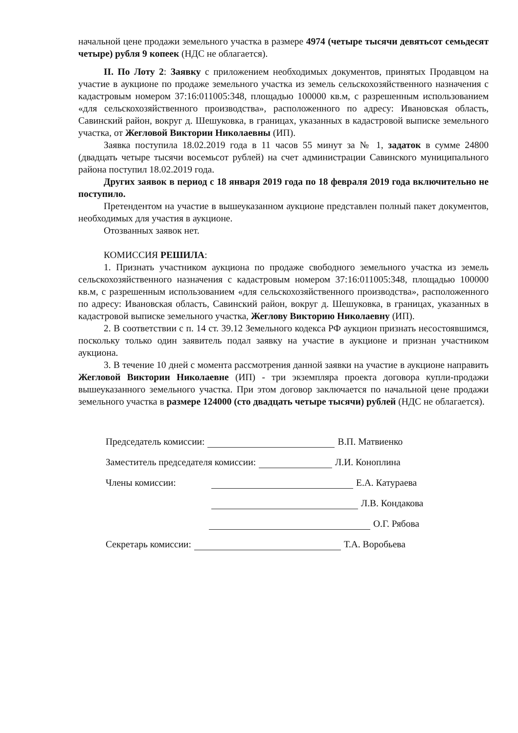начальной цене продажи земельного участка в размере 4974 (четыре тысячи девятьсот семьдесят четыре) рубля 9 копеек (НДС не облагается).
II. По Лоту 2: Заявку с приложением необходимых документов, принятых Продавцом на участие в аукционе по продаже земельного участка из земель сельскохозяйственного назначения с кадастровым номером 37:16:011005:348, площадью 100000 кв.м, с разрешенным использованием «для сельскохозяйственного производства», расположенного по адресу: Ивановская область, Савинский район, вокруг д. Шешуковка, в границах, указанных в кадастровой выписке земельного участка, от Жегловой Виктории Николаевны (ИП).
Заявка поступила 18.02.2019 года в 11 часов 55 минут за № 1, задаток в сумме 24800 (двадцать четыре тысячи восемьсот рублей) на счет администрации Савинского муниципального района поступил 18.02.2019 года.
Других заявок в период с 18 января 2019 года по 18 февраля 2019 года включительно не поступило.
Претендентом на участие в вышеуказанном аукционе представлен полный пакет документов, необходимых для участия в аукционе.
Отозванных заявок нет.
КОМИССИЯ РЕШИЛА:
1. Признать участником аукциона по продаже свободного земельного участка из земель сельскохозяйственного назначения с кадастровым номером 37:16:011005:348, площадью 100000 кв.м, с разрешенным использованием «для сельскохозяйственного производства», расположенного по адресу: Ивановская область, Савинский район, вокруг д. Шешуковка, в границах, указанных в кадастровой выписке земельного участка, Жеглову Викторию Николаевну (ИП).
2. В соответствии с п. 14 ст. 39.12 Земельного кодекса РФ аукцион признать несостоявшимся, поскольку только один заявитель подал заявку на участие в аукционе и признан участником аукциона.
3. В течение 10 дней с момента рассмотрения данной заявки на участие в аукционе направить Жегловой Виктории Николаевне (ИП) - три экземпляра проекта договора купли-продажи вышеуказанного земельного участка. При этом договор заключается по начальной цене продажи земельного участка в размере 124000 (сто двадцать четыре тысячи) рублей (НДС не облагается).
Председатель комиссии: В.П. Матвиенко
Заместитель председателя комиссии: Л.И. Коноплина
Члены комиссии: Е.А. Катураева
Л.В. Кондакова
О.Г. Рябова
Секретарь комиссии: Т.А. Воробьева